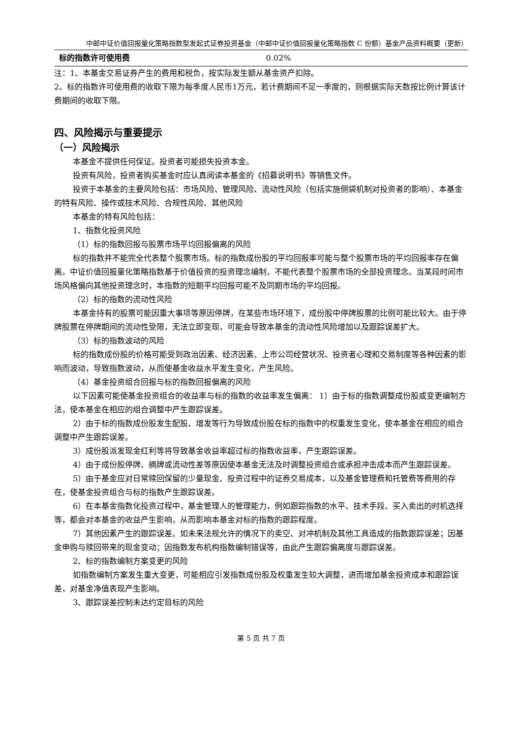中邮中证价值回报量化策略指数型发起式证券投资基金（中邮中证价值回报量化策略指数 C 份额）基金产品资料概要（更新）
| 标的指数许可使用费 | 0.02% |
注：1、本基金交易证券产生的费用和税负，按实际发生额从基金资产扣除。
2、标的指数许可使用费的收取下限为每季度人民币1万元，若计费期间不足一季度的，则根据实际天数按比例计算该计费期间的收取下限。
四、风险揭示与重要提示
（一）风险揭示
本基金不提供任何保证。投资者可能损失投资本金。
投资有风险，投资者购买基金时应认真阅读本基金的《招募说明书》等销售文件。
投资于本基金的主要风险包括：市场风险、管理风险、流动性风险（包括实施侧袋机制对投资者的影响）、本基金的特有风险、操作或技术风险、合规性风险、其他风险
本基金的特有风险包括：
1、指数化投资风险
（1）标的指数回报与股票市场平均回报偏离的风险
标的指数并不能完全代表整个股票市场。标的指数成份股的平均回报率可能与整个股票市场的平均回报率存在偏离。中证价值回报量化策略指数基于价值投资的投资理念编制，不能代表整个股票市场的全部投资理念。当某段时间市场风格偏向其他投资理念时，本指数的短期平均回报可能不及同期市场的平均回报。
（2）标的指数的流动性风险
本基金持有的股票可能因重大事项等原因停牌，在某些市场环境下，成份股中停牌股票的比例可能比较大。由于停牌股票在停牌期间的流动性受限，无法立即变现，可能会导致本基金的流动性风险增加以及跟踪误差扩大。
（3）标的指数波动的风险
标的指数成份股的价格可能受到政治因素、经济因素、上市公司经营状况、投资者心理和交易制度等各种因素的影响而波动，导致指数波动，从而使基金收益水平发生变化，产生风险。
（4）基金投资组合回报与标的指数回报偏离的风险
以下因素可能使基金投资组合的收益率与标的指数的收益率发生偏离： 1）由于标的指数调整成份股或变更编制方法，使本基金在相应的组合调整中产生跟踪误差。
2）由于标的指数成份股发生配股、增发等行为导致成份股在标的指数中的权重发生变化，使本基金在相应的组合调整中产生跟踪误差。
3）成份股派发现金红利等将导致基金收益率超过标的指数收益率，产生跟踪误差。
4）由于成份股停牌、摘牌或流动性差等原因使本基金无法及时调整投资组合或承担冲击成本而产生跟踪误差。
5）由于基金应对日常赎回保留的少量现金、投资过程中的证券交易成本，以及基金管理费和托管费等费用的存在，使基金投资组合与标的指数产生跟踪误差。
6）在本基金指数化投资过程中，基金管理人的管理能力，例如跟踪指数的水平、技术手段、买入卖出的时机选择等，都会对本基金的收益产生影响，从而影响本基金对标的指数的跟踪程度。
7）其他因素产生的跟踪误差。如未来法规允许的情况下的卖空、对冲机制及其他工具造成的指数跟踪误差；因基金申购与赎回带来的现金变动；因指数发布机构指数编制错误等，由此产生跟踪偏离度与跟踪误差。
2、标的指数编制方案变更的风险
如指数编制方案发生重大变更，可能相应引发指数成份股及权重发生较大调整，进而增加基金投资成本和跟踪误差，对基金净值表现产生影响。
3、跟踪误差控制未达约定目标的风险
第 5 页 共 7 页